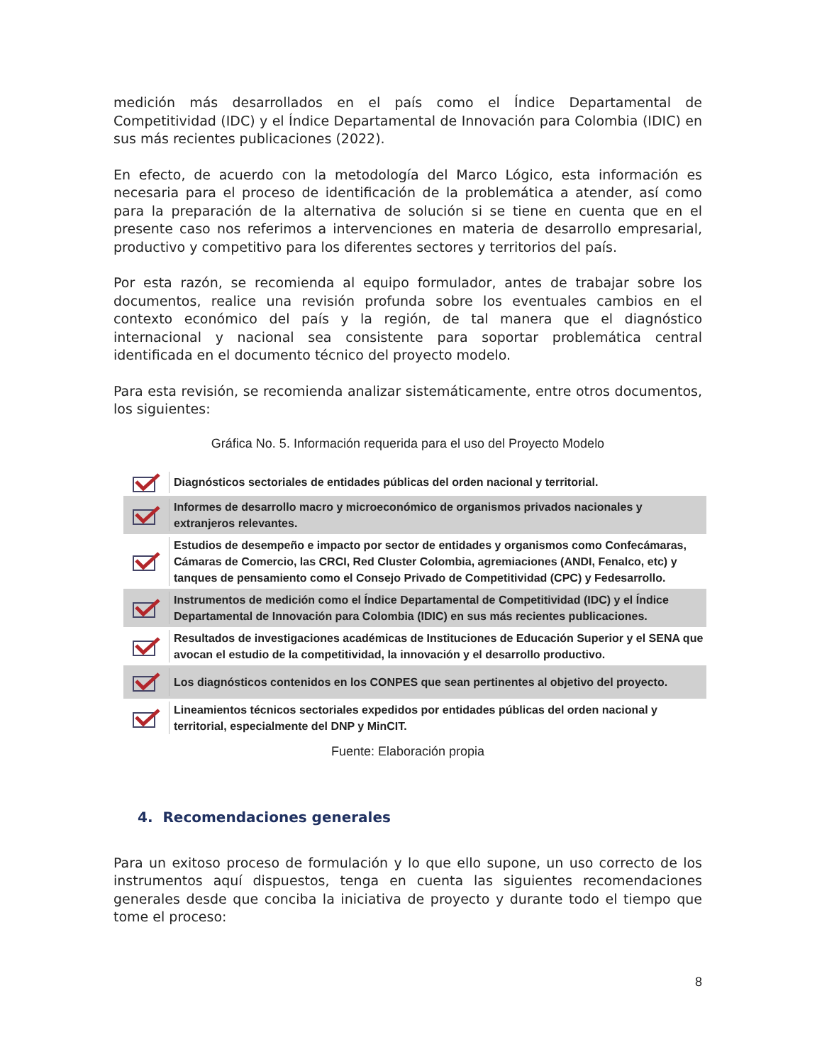medición más desarrollados en el país como el Índice Departamental de Competitividad (IDC) y el Índice Departamental de Innovación para Colombia (IDIC) en sus más recientes publicaciones (2022).
En efecto, de acuerdo con la metodología del Marco Lógico, esta información es necesaria para el proceso de identificación de la problemática a atender, así como para la preparación de la alternativa de solución si se tiene en cuenta que en el presente caso nos referimos a intervenciones en materia de desarrollo empresarial, productivo y competitivo para los diferentes sectores y territorios del país.
Por esta razón, se recomienda al equipo formulador, antes de trabajar sobre los documentos, realice una revisión profunda sobre los eventuales cambios en el contexto económico del país y la región, de tal manera que el diagnóstico internacional y nacional sea consistente para soportar problemática central identificada en el documento técnico del proyecto modelo.
Para esta revisión, se recomienda analizar sistemáticamente, entre otros documentos, los siguientes:
Gráfica No. 5. Información requerida para el uso del Proyecto Modelo
Diagnósticos sectoriales de entidades públicas del orden nacional y territorial.
Informes de desarrollo macro y microeconómico de organismos privados nacionales y extranjeros relevantes.
Estudios de desempeño e impacto por sector de entidades y organismos como Confecámaras, Cámaras de Comercio, las CRCI, Red Cluster Colombia, agremiaciones (ANDI, Fenalco, etc) y tanques de pensamiento como el Consejo Privado de Competitividad (CPC) y Fedesarrollo.
Instrumentos de medición como el Índice Departamental de Competitividad (IDC) y el Índice Departamental de Innovación para Colombia (IDIC) en sus más recientes publicaciones.
Resultados de investigaciones académicas de Instituciones de Educación Superior y el SENA que avocan el estudio de la competitividad, la innovación y el desarrollo productivo.
Los diagnósticos contenidos en los CONPES que sean pertinentes al objetivo del proyecto.
Lineamientos técnicos sectoriales expedidos por entidades públicas del orden nacional y territorial, especialmente del DNP y MinCIT.
Fuente: Elaboración propia
4. Recomendaciones generales
Para un exitoso proceso de formulación y lo que ello supone, un uso correcto de los instrumentos aquí dispuestos, tenga en cuenta las siguientes recomendaciones generales desde que conciba la iniciativa de proyecto y durante todo el tiempo que tome el proceso:
8